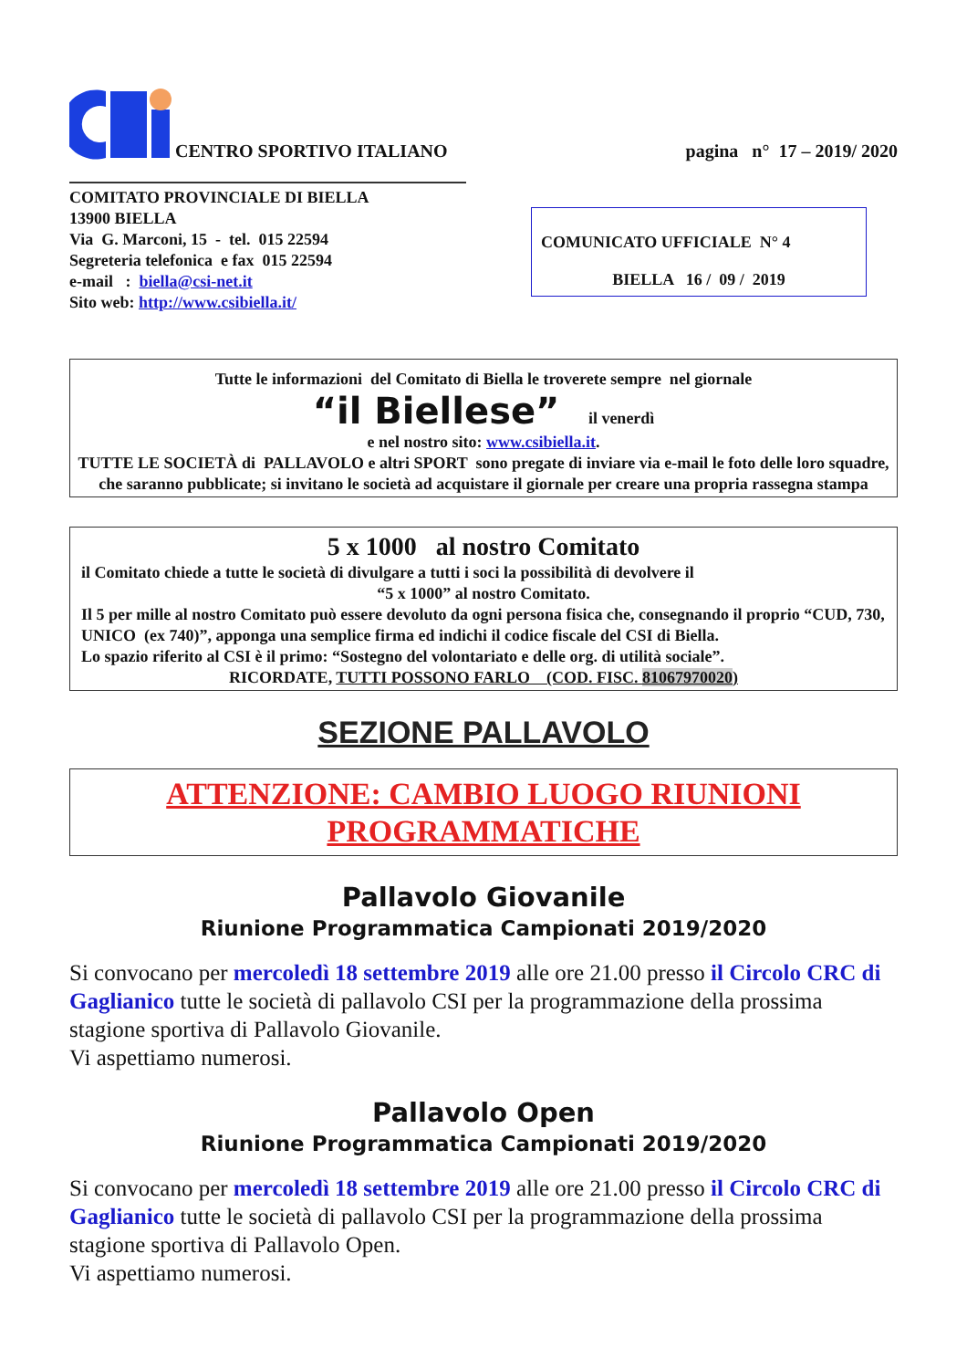CENTRO SPORTIVO ITALIANO
pagina n° 17 – 2019/ 2020
COMITATO PROVINCIALE DI BIELLA
13900 BIELLA
Via G. Marconi, 15 - tel. 015 22594
Segreteria telefonica e fax 015 22594
e-mail : biella@csi-net.it
Sito web: http://www.csibiella.it/
COMUNICATO UFFICIALE N° 4
BIELLA 16 / 09 / 2019
Tutte le informazioni del Comitato di Biella le troverete sempre nel giornale
“il Biellese” il venerdì
e nel nostro sito: www.csibiella.it.
TUTTE LE SOCIETÀ di PALLAVOLO e altri SPORT sono pregate di inviare via e-mail le foto delle loro squadre, che saranno pubblicate; si invitano le società ad acquistare il giornale per creare una propria rassegna stampa
5 x 1000 al nostro Comitato
il Comitato chiede a tutte le società di divulgare a tutti i soci la possibilità di devolvere il
“5 x 1000” al nostro Comitato.
Il 5 per mille al nostro Comitato può essere devoluto da ogni persona fisica che, consegnando il proprio “CUD, 730, UNICO (ex 740)”, apponga una semplice firma ed indichi il codice fiscale del CSI di Biella.
Lo spazio riferito al CSI è il primo: “Sostegno del volontariato e delle org. di utilità sociale”.
RICORDATE, TUTTI POSSONO FARLO (COD. FISC. 81067970020)
SEZIONE PALLAVOLO
ATTENZIONE: CAMBIO LUOGO RIUNIONI
PROGRAMMATICHE
Pallavolo Giovanile
Riunione Programmatica Campionati 2019/2020
Si convocano per mercoledì 18 settembre 2019 alle ore 21.00 presso il Circolo CRC di Gaglianico tutte le società di pallavolo CSI per la programmazione della prossima stagione sportiva di Pallavolo Giovanile.
Vi aspettiamo numerosi.
Pallavolo Open
Riunione Programmatica Campionati 2019/2020
Si convocano per mercoledì 18 settembre 2019 alle ore 21.00 presso il Circolo CRC di Gaglianico tutte le società di pallavolo CSI per la programmazione della prossima stagione sportiva di Pallavolo Open.
Vi aspettiamo numerosi.